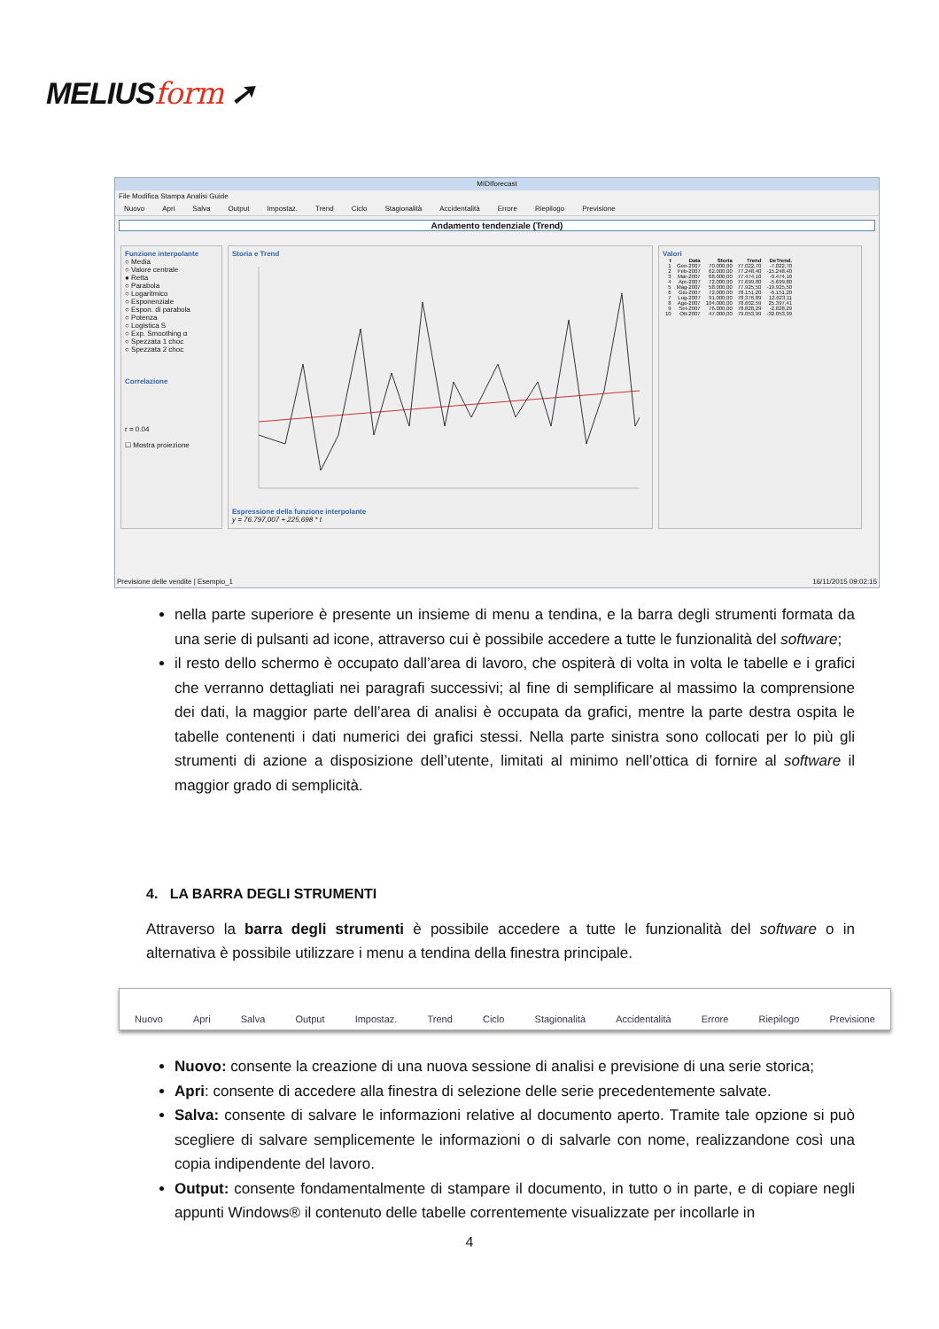MELIUSform ➚
MIDIforecast
File Modifica Stampa Analisi Guide
Nuovo Apri Salva Output Impostaz. Trend Ciclo Stagionalità Accidentalità Errore Riepilogo Previsione
Andamento tendenziale (Trend)
Funzione interpolante
○ Media
○ Valore centrale
● Retta
○ Parabola
○ Logaritmico
○ Esponenziale
○ Espon. di parabola
○ Potenza
○ Logistica S
○ Exp. Smoothing α
○ Spezzata 1 choc
○ Spezzata 2 choc
Correlazione
r = 0.04
☐ Mostra proiezione
Storia e Trend
Espressione della funzione interpolante
y = 76.797,007 + 225,698 * t
Valori
| t | Data | Storia | Trend | DeTrend. |
| --- | --- | --- | --- | --- |
| 1 | Gen-2007 | 70.000,00 | 77.022,70 | -7.022,70 |
| 2 | Feb-2007 | 62.000,00 | 77.248,40 | -15.248,40 |
| 3 | Mar-2007 | 68.000,00 | 77.474,10 | -9.474,10 |
| 4 | Apr-2007 | 72.000,00 | 77.699,80 | -5.699,80 |
| 5 | Mag-2007 | 58.000,00 | 77.925,50 | -19.925,50 |
| 6 | Giu-2007 | 72.000,00 | 78.151,20 | -6.151,20 |
| 7 | Lug-2007 | 91.000,00 | 78.376,89 | 12.623,11 |
| 8 | Ago-2007 | 104.000,00 | 78.602,59 | 25.397,41 |
| 9 | Set-2007 | 76.000,00 | 78.828,29 | -2.828,29 |
| 10 | Ott-2007 | 47.000,00 | 79.053,99 | -32.053,99 |
Previsione delle vendite | Esempio_1 16/11/2015 09:02:15
nella parte superiore è presente un insieme di menu a tendina, e la barra degli strumenti formata da una serie di pulsanti ad icone, attraverso cui è possibile accedere a tutte le funzionalità del software;
il resto dello schermo è occupato dall’area di lavoro, che ospiterà di volta in volta le tabelle e i grafici che verranno dettagliati nei paragrafi successivi; al fine di semplificare al massimo la comprensione dei dati, la maggior parte dell’area di analisi è occupata da grafici, mentre la parte destra ospita le tabelle contenenti i dati numerici dei grafici stessi. Nella parte sinistra sono collocati per lo più gli strumenti di azione a disposizione dell’utente, limitati al minimo nell’ottica di fornire al software il maggior grado di semplicità.
4. LA BARRA DEGLI STRUMENTI
Attraverso la barra degli strumenti è possibile accedere a tutte le funzionalità del software o in alternativa è possibile utilizzare i menu a tendina della finestra principale.
Nuovo Apri Salva Output Impostaz. Trend Ciclo Stagionalità Accidentalità Errore Riepilogo Previsione
Nuovo: consente la creazione di una nuova sessione di analisi e previsione di una serie storica;
Apri: consente di accedere alla finestra di selezione delle serie precedentemente salvate.
Salva: consente di salvare le informazioni relative al documento aperto. Tramite tale opzione si può scegliere di salvare semplicemente le informazioni o di salvarle con nome, realizzandone così una copia indipendente del lavoro.
Output: consente fondamentalmente di stampare il documento, in tutto o in parte, e di copiare negli appunti Windows® il contenuto delle tabelle correntemente visualizzate per incollarle in
4